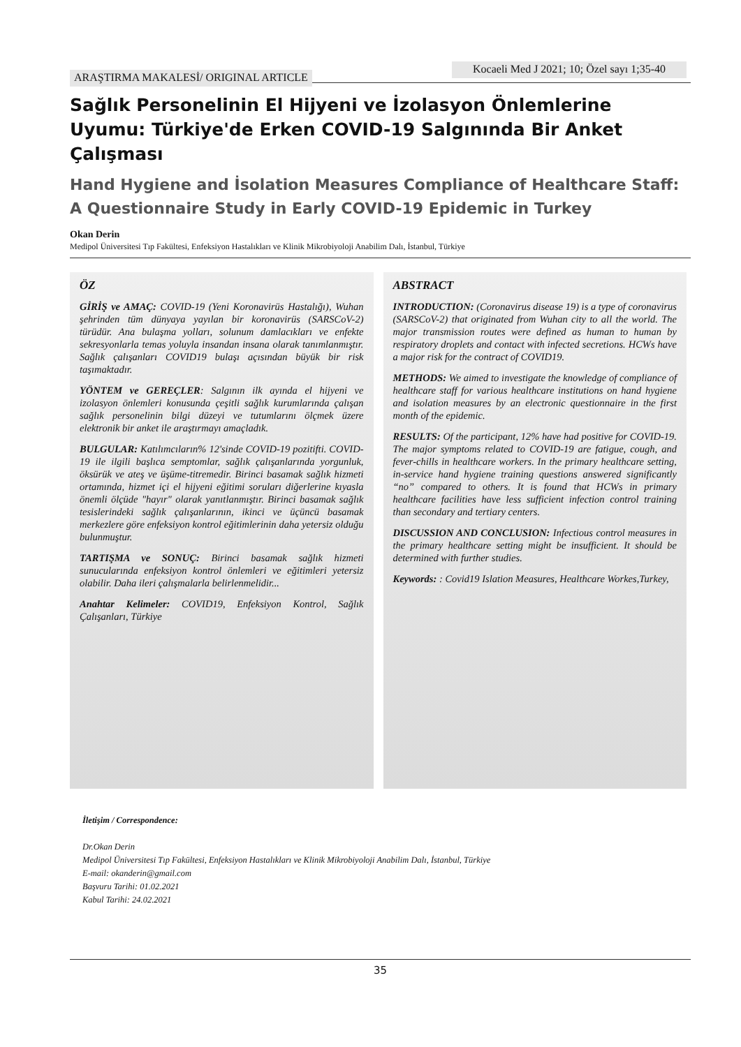ARAŞTIRMA MAKALESİ/ ORIGINAL ARTICLE
Kocaeli Med J 2021; 10; Özel sayı 1;35-40
Sağlık Personelinin El Hijyeni ve İzolasyon Önlemlerine Uyumu: Türkiye'de Erken COVID-19 Salgınında Bir Anket Çalışması
Hand Hygiene and İsolation Measures Compliance of Healthcare Staff: A Questionnaire Study in Early COVID-19 Epidemic in Turkey
Okan Derin
Medipol Üniversitesi Tıp Fakültesi, Enfeksiyon Hastalıkları ve Klinik Mikrobiyoloji Anabilim Dalı, İstanbul, Türkiye
ÖZ
GİRİŞ ve AMAÇ: COVID-19 (Yeni Koronavirüs Hastalığı), Wuhan şehrinden tüm dünyaya yayılan bir koronavirüs (SARSCoV-2) türüdür. Ana bulaşma yolları, solunum damlacıkları ve enfekte sekresyonlarla temas yoluyla insandan insana olarak tanımlanmıştır. Sağlık çalışanları COVID19 bulaşı açısından büyük bir risk taşımaktadır.
YÖNTEM ve GEREÇLER: Salgının ilk ayında el hijyeni ve izolasyon önlemleri konusunda çeşitli sağlık kurumlarında çalışan sağlık personelinin bilgi düzeyi ve tutumlarını ölçmek üzere elektronik bir anket ile araştırmayı amaçladık.
BULGULAR: Katılımcıların% 12'sinde COVID-19 pozitifti. COVID-19 ile ilgili başlıca semptomlar, sağlık çalışanlarında yorgunluk, öksürük ve ateş ve üşüme-titremedir. Birinci basamak sağlık hizmeti ortamında, hizmet içi el hijyeni eğitimi soruları diğerlerine kıyasla önemli ölçüde "hayır" olarak yanıtlanmıştır. Birinci basamak sağlık tesislerindeki sağlık çalışanlarının, ikinci ve üçüncü basamak merkezlere göre enfeksiyon kontrol eğitimlerinin daha yetersiz olduğu bulunmuştur.
TARTIŞMA ve SONUÇ: Birinci basamak sağlık hizmeti sunucularında enfeksiyon kontrol önlemleri ve eğitimleri yetersiz olabilir. Daha ileri çalışmalarla belirlenmelidir...
Anahtar Kelimeler: COVID19, Enfeksiyon Kontrol, Sağlık Çalışanları, Türkiye
ABSTRACT
INTRODUCTION: (Coronavirus disease 19) is a type of coronavirus (SARSCoV-2) that originated from Wuhan city to all the world. The major transmission routes were defined as human to human by respiratory droplets and contact with infected secretions. HCWs have a major risk for the contract of COVID19.
METHODS: We aimed to investigate the knowledge of compliance of healthcare staff for various healthcare institutions on hand hygiene and isolation measures by an electronic questionnaire in the first month of the epidemic.
RESULTS: Of the participant, 12% have had positive for COVID-19. The major symptoms related to COVID-19 are fatigue, cough, and fever-chills in healthcare workers. In the primary healthcare setting, in-service hand hygiene training questions answered significantly “no” compared to others. It is found that HCWs in primary healthcare facilities have less sufficient infection control training than secondary and tertiary centers.
DISCUSSION AND CONCLUSION: Infectious control measures in the primary healthcare setting might be insufficient. It should be determined with further studies.
Keywords: : Covid19 Islation Measures, Healthcare Workes,Turkey,
İletişim / Correspondence:
Dr.Okan Derin
Medipol Üniversitesi Tıp Fakültesi, Enfeksiyon Hastalıkları ve Klinik Mikrobiyoloji Anabilim Dalı, İstanbul, Türkiye
E-mail: okanderin@gmail.com
Başvuru Tarihi: 01.02.2021
Kabul Tarihi: 24.02.2021
35